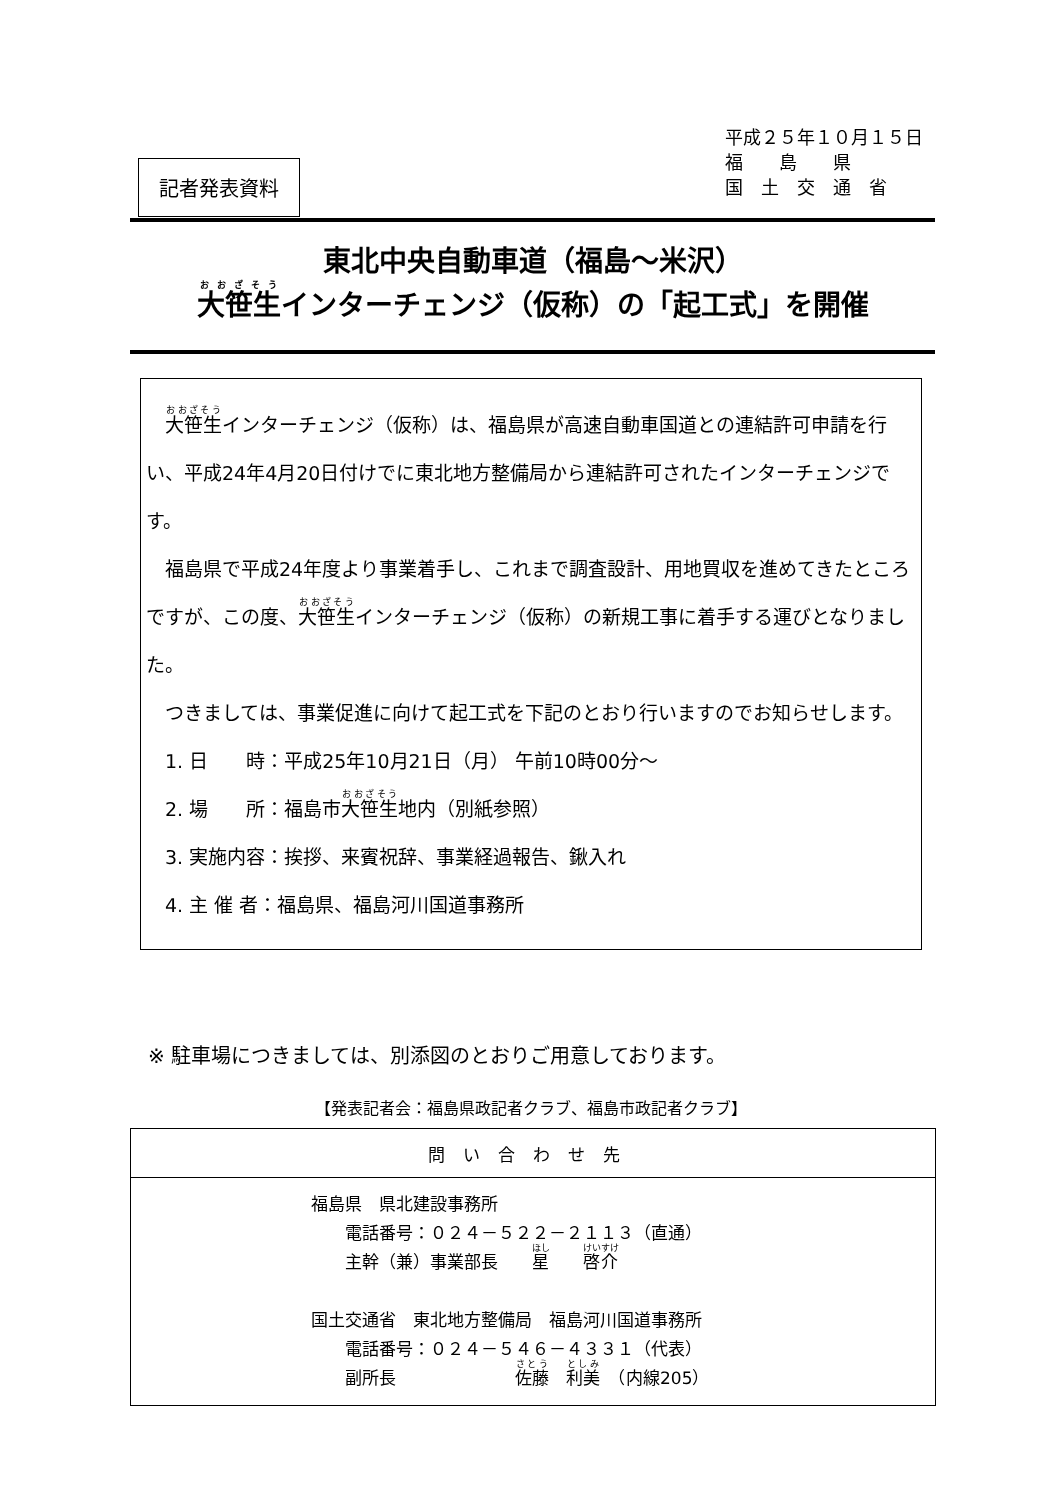記者発表資料
平成２５年１０月１５日
福　　島　　県
国　土　交　通　省
東北中央自動車道（福島～米沢）
大笹生インターチェンジ（仮称）の「起工式」を開催
　大笹生インターチェンジ（仮称）は、福島県が高速自動車国道との連結許可申請を行い、平成24年4月20日付けでに東北地方整備局から連結許可されたインターチェンジです。
　福島県で平成24年度より事業着手し、これまで調査設計、用地買収を進めてきたところですが、この度、大笹生インターチェンジ（仮称）の新規工事に着手する運びとなりました。
　つきましては、事業促進に向けて起工式を下記のとおり行いますのでお知らせします。
　1. 日　　時：平成25年10月21日（月） 午前10時00分～
　2. 場　　所：福島市大笹生地内（別紙参照）
　3. 実施内容：挨拶、来賓祝辞、事業経過報告、鍬入れ
　4. 主 催 者：福島県、福島河川国道事務所
※ 駐車場につきましては、別添図のとおりご用意しております。
【発表記者会：福島県政記者クラブ、福島市政記者クラブ】
| 問い合わせ先 |
| --- |
| 福島県 県北建設事務所 電話番号：０２４－５２２－２１１３（直通） 主幹（兼）事業部長 星 啓介 国土交通省 東北地方整備局 福島河川国道事務所 電話番号：０２４－５４６－４３３１（代表） 副所長 佐藤 利美 （内線205） |